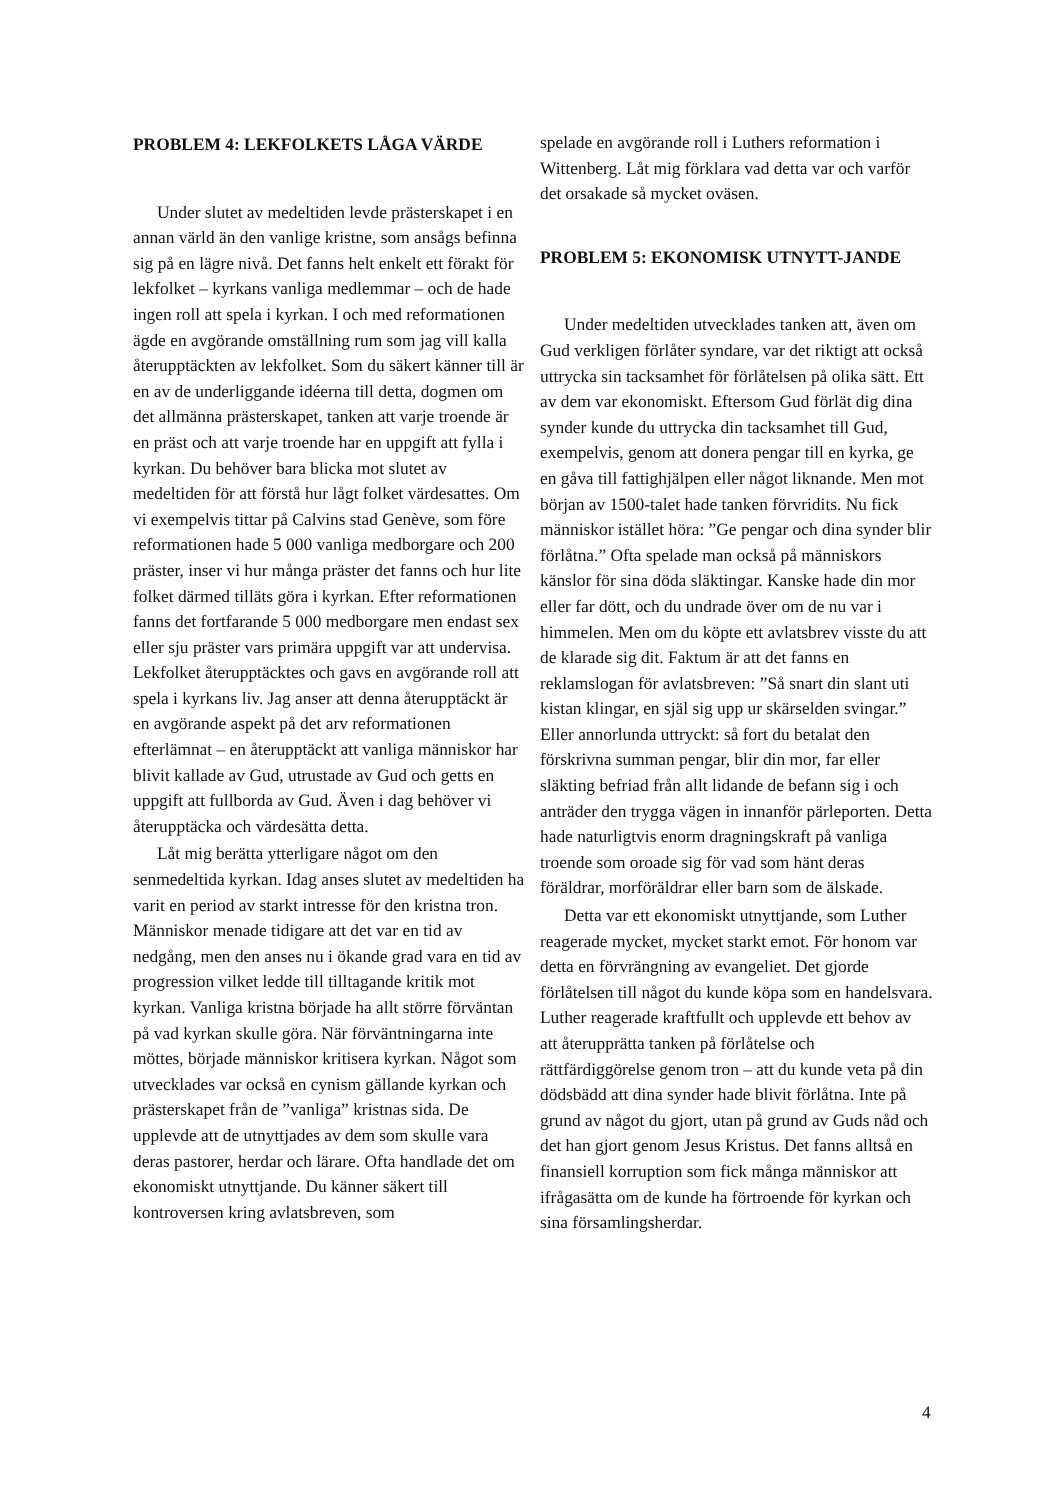PROBLEM 4: LEKFOLKETS LÅGA VÄRDE
Under slutet av medeltiden levde prästerskapet i en annan värld än den vanlige kristne, som ansågs befinna sig på en lägre nivå. Det fanns helt enkelt ett förakt för lekfolket – kyrkans vanliga medlemmar – och de hade ingen roll att spela i kyrkan. I och med reformationen ägde en avgörande omställning rum som jag vill kalla återupptäckten av lekfolket. Som du säkert känner till är en av de underliggande idéerna till detta, dogmen om det allmänna prästerskapet, tanken att varje troende är en präst och att varje troende har en uppgift att fylla i kyrkan. Du behöver bara blicka mot slutet av medeltiden för att förstå hur lågt folket värdesattes. Om vi exempelvis tittar på Calvins stad Genève, som före reformationen hade 5 000 vanliga medborgare och 200 präster, inser vi hur många präster det fanns och hur lite folket därmed tilläts göra i kyrkan. Efter reformationen fanns det fortfarande 5 000 medborgare men endast sex eller sju präster vars primära uppgift var att undervisa. Lekfolket återupptäcktes och gavs en avgörande roll att spela i kyrkans liv. Jag anser att denna återupptäckt är en avgörande aspekt på det arv reformationen efterlämnat – en återupptäckt att vanliga människor har blivit kallade av Gud, utrustade av Gud och getts en uppgift att fullborda av Gud. Även i dag behöver vi återupptäcka och värdesätta detta.
Låt mig berätta ytterligare något om den senmedeltida kyrkan. Idag anses slutet av medeltiden ha varit en period av starkt intresse för den kristna tron. Människor menade tidigare att det var en tid av nedgång, men den anses nu i ökande grad vara en tid av progression vilket ledde till tilltagande kritik mot kyrkan. Vanliga kristna började ha allt större förväntan på vad kyrkan skulle göra. När förväntningarna inte möttes, började människor kritisera kyrkan. Något som utvecklades var också en cynism gällande kyrkan och prästerskapet från de ”vanliga” kristnas sida. De upplevde att de utnyttjades av dem som skulle vara deras pastorer, herdar och lärare. Ofta handlade det om ekonomiskt utnyttjande. Du känner säkert till kontroversen kring avlatsbreven, som
spelade en avgörande roll i Luthers reformation i Wittenberg. Låt mig förklara vad detta var och varför det orsakade så mycket oväsen.
PROBLEM 5: EKONOMISK UTNYTT-JANDE
Under medeltiden utvecklades tanken att, även om Gud verkligen förlåter syndare, var det riktigt att också uttrycka sin tacksamhet för förlåtelsen på olika sätt. Ett av dem var ekonomiskt. Eftersom Gud förlät dig dina synder kunde du uttrycka din tacksamhet till Gud, exempelvis, genom att donera pengar till en kyrka, ge en gåva till fattighjälpen eller något liknande. Men mot början av 1500-talet hade tanken förvridits. Nu fick människor istället höra: ”Ge pengar och dina synder blir förlåtna.” Ofta spelade man också på människors känslor för sina döda släktingar. Kanske hade din mor eller far dött, och du undrade över om de nu var i himmelen. Men om du köpte ett avlatsbrev visste du att de klarade sig dit. Faktum är att det fanns en reklamslogan för avlatsbreven: ”Så snart din slant uti kistan klingar, en själ sig upp ur skärselden svingar.” Eller annorlunda uttryckt: så fort du betalat den förskrivna summan pengar, blir din mor, far eller släkting befriad från allt lidande de befann sig i och anträder den trygga vägen in innanför pärleporten. Detta hade naturligtvis enorm dragningskraft på vanliga troende som oroade sig för vad som hänt deras föräldrar, morföräldrar eller barn som de älskade.
Detta var ett ekonomiskt utnyttjande, som Luther reagerade mycket, mycket starkt emot. För honom var detta en förvrängning av evangeliet. Det gjorde förlåtelsen till något du kunde köpa som en handelsvara. Luther reagerade kraftfullt och upplevde ett behov av att återupprätta tanken på förlåtelse och rättfärdiggörelse genom tron – att du kunde veta på din dödsbädd att dina synder hade blivit förlåtna. Inte på grund av något du gjort, utan på grund av Guds nåd och det han gjort genom Jesus Kristus. Det fanns alltså en finansiell korruption som fick många människor att ifrågasätta om de kunde ha förtroende för kyrkan och sina församlingsherdar.
4